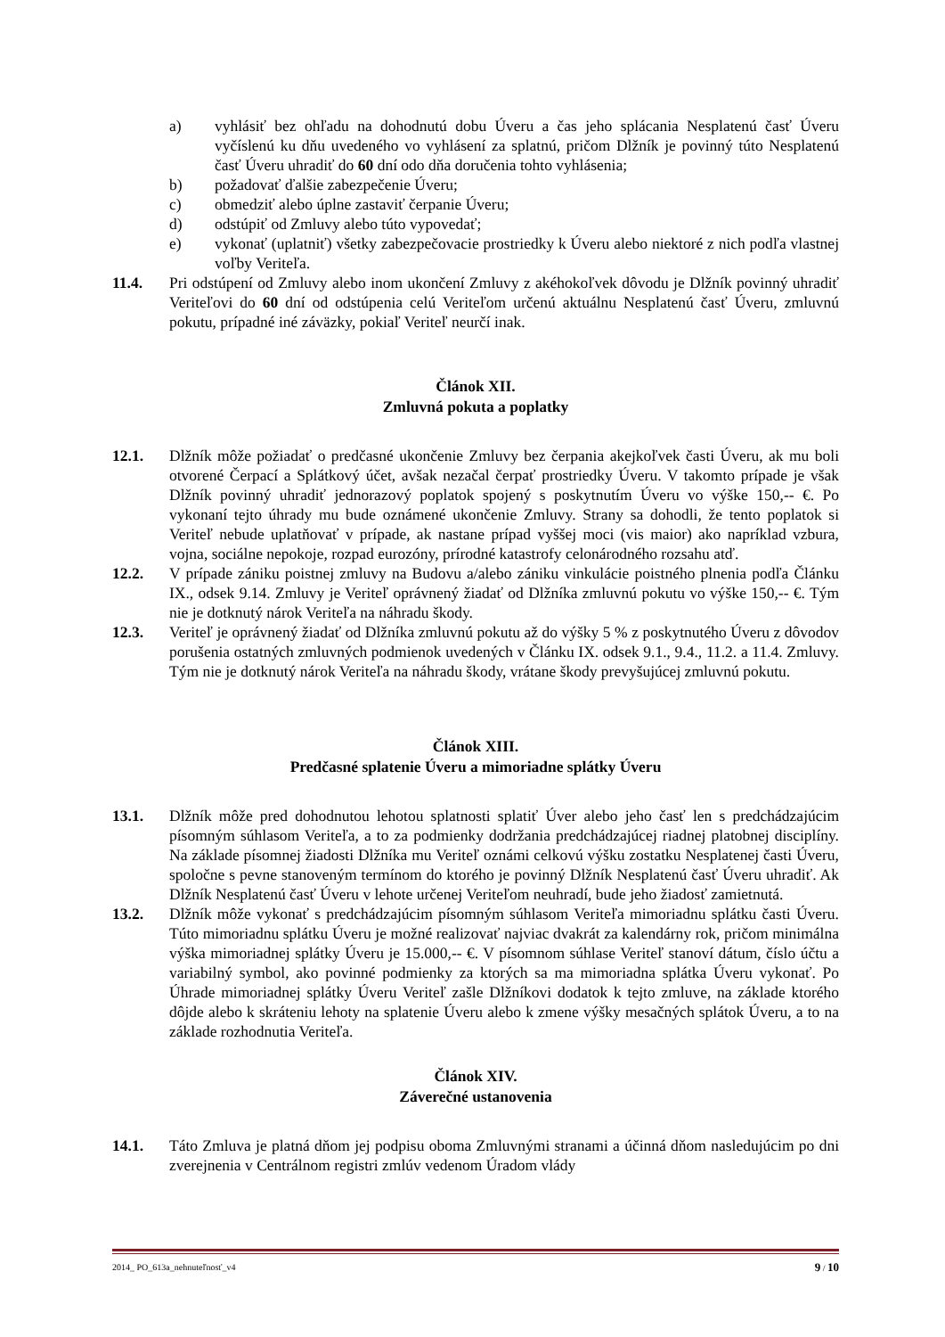a) vyhlásiť bez ohľadu na dohodnutú dobu Úveru a čas jeho splácania Nesplatenú časť Úveru vyčíslenú ku dňu uvedeného vo vyhlásení za splatnú, pričom Dlžník je povinný túto Nesplatenú časť Úveru uhradiť do 60 dní odo dňa doručenia tohto vyhlásenia;
b) požadovať ďalšie zabezpečenie Úveru;
c) obmedziť alebo úplne zastaviť čerpanie Úveru;
d) odstúpiť od Zmluvy alebo túto vypovedať;
e) vykonať (uplatniť) všetky zabezpečovacie prostriedky k Úveru alebo niektoré z nich podľa vlastnej voľby Veriteľa.
11.4. Pri odstúpení od Zmluvy alebo inom ukončení Zmluvy z akéhokoľvek dôvodu je Dlžník povinný uhradiť Veriteľovi do 60 dní od odstúpenia celú Veriteľom určenú aktuálnu Nesplatenú časť Úveru, zmluvnú pokutu, prípadné iné záväzky, pokiaľ Veriteľ neurčí inak.
Článok XII.
Zmluvná pokuta a poplatky
12.1. Dlžník môže požiadať o predčasné ukončenie Zmluvy bez čerpania akejkoľvek časti Úveru, ak mu boli otvorené Čerpací a Splátkový účet, avšak nezačal čerpať prostriedky Úveru. V takomto prípade je však Dlžník povinný uhradiť jednorazový poplatok spojený s poskytnutím Úveru vo výške 150,-- €. Po vykonaní tejto úhrady mu bude oznámené ukončenie Zmluvy. Strany sa dohodli, že tento poplatok si Veriteľ nebude uplatňovať v prípade, ak nastane prípad vyššej moci (vis maior) ako napríklad vzbura, vojna, sociálne nepokoje, rozpad eurozóny, prírodné katastrofy celonárodného rozsahu atď.
12.2. V prípade zániku poistnej zmluvy na Budovu a/alebo zániku vinkulácie poistného plnenia podľa Článku IX., odsek 9.14. Zmluvy je Veriteľ oprávnený žiadať od Dlžníka zmluvnú pokutu vo výške 150,-- €. Tým nie je dotknutý nárok Veriteľa na náhradu škody.
12.3. Veriteľ je oprávnený žiadať od Dlžníka zmluvnú pokutu až do výšky 5 % z poskytnutého Úveru z dôvodov porušenia ostatných zmluvných podmienok uvedených v Článku IX. odsek 9.1., 9.4., 11.2. a 11.4. Zmluvy. Tým nie je dotknutý nárok Veriteľa na náhradu škody, vrátane škody prevyšujúcej zmluvnú pokutu.
Článok XIII.
Predčasné splatenie Úveru a mimoriadne splátky Úveru
13.1. Dlžník môže pred dohodnutou lehotou splatnosti splatiť Úver alebo jeho časť len s predchádzajúcim písomným súhlasom Veriteľa, a to za podmienky dodržania predchádzajúcej riadnej platobnej disciplíny. Na základe písomnej žiadosti Dlžníka mu Veriteľ oznámi celkovú výšku zostatku Nesplatenej časti Úveru, spoločne s pevne stanoveným termínom do ktorého je povinný Dlžník Nesplatenú časť Úveru uhradiť. Ak Dlžník Nesplatenú časť Úveru v lehote určenej Veriteľom neuhradí, bude jeho žiadosť zamietnutá.
13.2. Dlžník môže vykonať s predchádzajúcim písomným súhlasom Veriteľa mimoriadnu splátku časti Úveru. Túto mimoriadnu splátku Úveru je možné realizovať najviac dvakrát za kalendárny rok, pričom minimálna výška mimoriadnej splátky Úveru je 15.000,-- €. V písomnom súhlase Veriteľ stanoví dátum, číslo účtu a variabilný symbol, ako povinné podmienky za ktorých sa ma mimoriadna splátka Úveru vykonať. Po Úhrade mimoriadnej splátky Úveru Veriteľ zašle Dlžníkovi dodatok k tejto zmluve, na základe ktorého dôjde alebo k skráteniu lehoty na splatenie Úveru alebo k zmene výšky mesačných splátok Úveru, a to na základe rozhodnutia Veriteľa.
Článok XIV.
Záverečné ustanovenia
14.1. Táto Zmluva je platná dňom jej podpisu oboma Zmluvnými stranami a účinná dňom nasledujúcim po dni zverejnenia v Centrálnom registri zmlúv vedenom Úradom vlády
2014_ PO_613a_nehnuteľnosť_v4 9 / 10